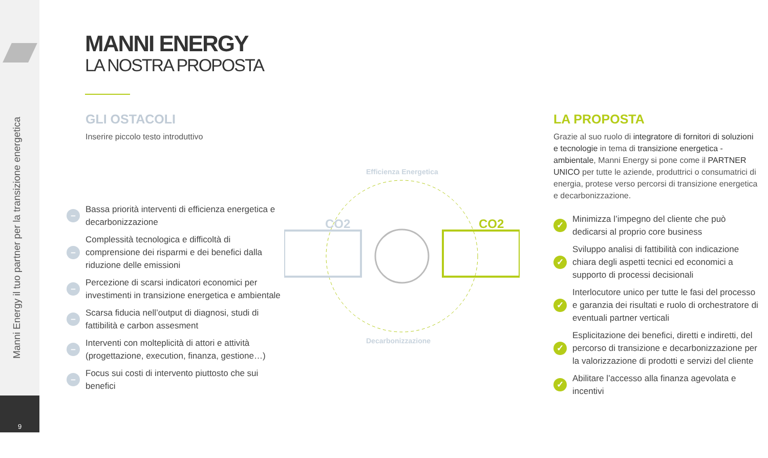Manni Energy il tuo partner per la transizione energetica
9
MANNI ENERGY
LA NOSTRA PROPOSTA
GLI OSTACOLI
Inserire piccolo testo introduttivo
– Bassa priorità interventi di efficienza energetica e decarbonizzazione
– Complessità tecnologica e difficoltà di comprensione dei risparmi e dei benefici dalla riduzione delle emissioni
– Percezione di scarsi indicatori economici per investimenti in transizione energetica e ambientale
– Scarsa fiducia nell’output di diagnosi, studi di fattibilità e carbon assesment
– Interventi con molteplicità di attori e attività (progettazione, execution, finanza, gestione…)
– Focus sui costi di intervento piuttosto che sui benefici
Efficienza Energetica
CO2
CO2
Decarbonizzazione
LA PROPOSTA
Grazie al suo ruolo di integratore di fornitori di soluzioni e tecnologie in tema di transizione energetica - ambientale, Manni Energy si pone come il PARTNER UNICO per tutte le aziende, produttrici o consumatrici di energia, protese verso percorsi di transizione energetica e decarbonizzazione.
✓ Minimizza l’impegno del cliente che può dedicarsi al proprio core business
✓ Sviluppo analisi di fattibilità con indicazione chiara degli aspetti tecnici ed economici a supporto di processi decisionali
✓ Interlocutore unico per tutte le fasi del processo e garanzia dei risultati e ruolo di orchestratore di eventuali partner verticali
✓ Esplicitazione dei benefici, diretti e indiretti, del percorso di transizione e decarbonizzazione per la valorizzazione di prodotti e servizi del cliente
✓ Abilitare l’accesso alla finanza agevolata e incentivi